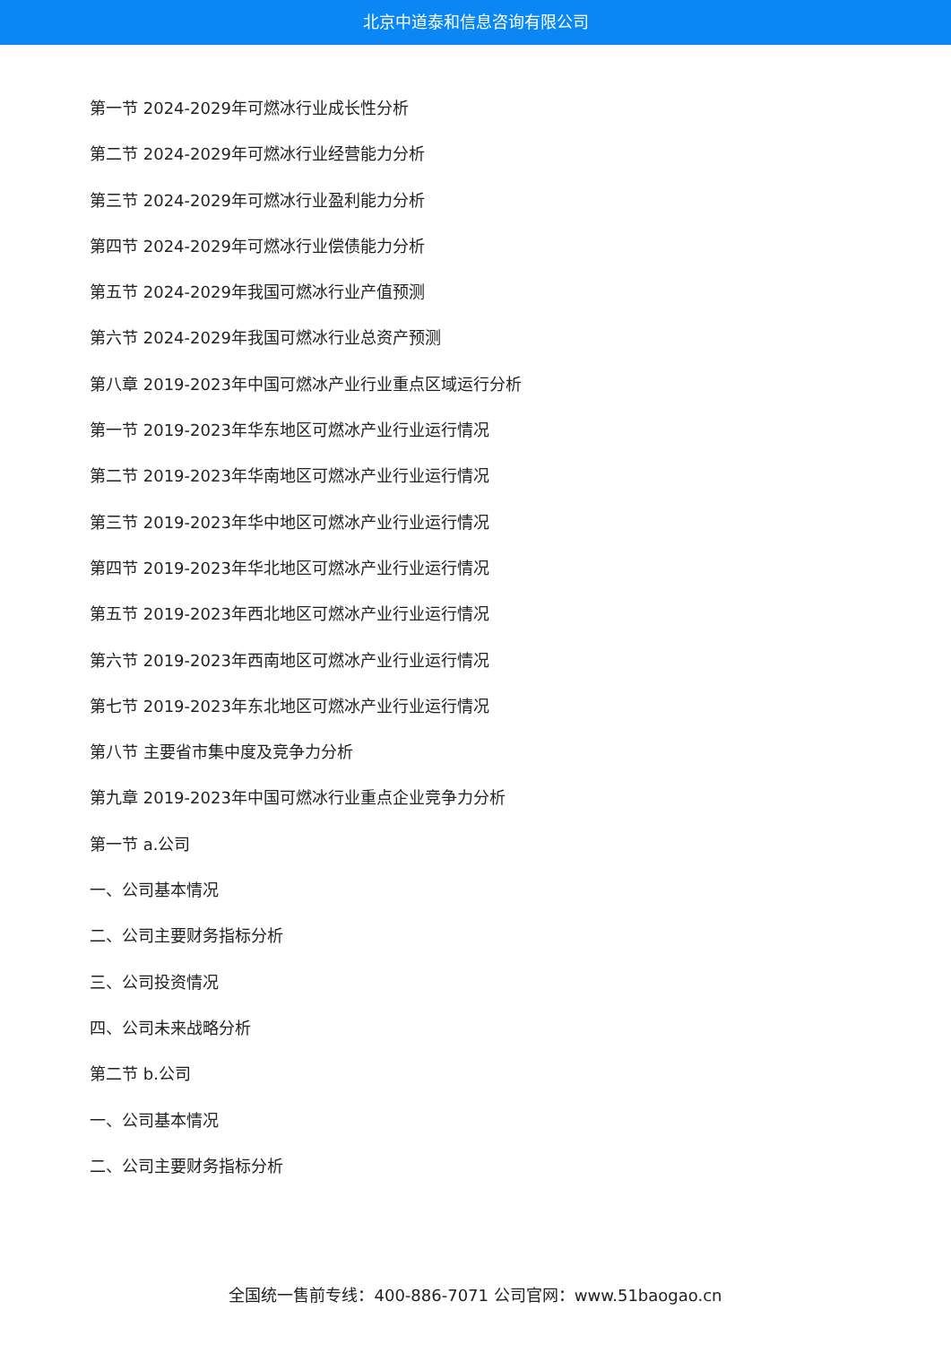北京中道泰和信息咨询有限公司
第一节 2024-2029年可燃冰行业成长性分析
第二节 2024-2029年可燃冰行业经营能力分析
第三节 2024-2029年可燃冰行业盈利能力分析
第四节 2024-2029年可燃冰行业偿债能力分析
第五节 2024-2029年我国可燃冰行业产值预测
第六节 2024-2029年我国可燃冰行业总资产预测
第八章 2019-2023年中国可燃冰产业行业重点区域运行分析
第一节 2019-2023年华东地区可燃冰产业行业运行情况
第二节 2019-2023年华南地区可燃冰产业行业运行情况
第三节 2019-2023年华中地区可燃冰产业行业运行情况
第四节 2019-2023年华北地区可燃冰产业行业运行情况
第五节 2019-2023年西北地区可燃冰产业行业运行情况
第六节 2019-2023年西南地区可燃冰产业行业运行情况
第七节 2019-2023年东北地区可燃冰产业行业运行情况
第八节 主要省市集中度及竞争力分析
第九章 2019-2023年中国可燃冰行业重点企业竞争力分析
第一节 a.公司
一、公司基本情况
二、公司主要财务指标分析
三、公司投资情况
四、公司未来战略分析
第二节 b.公司
一、公司基本情况
二、公司主要财务指标分析
全国统一售前专线：400-886-7071 公司官网：www.51baogao.cn